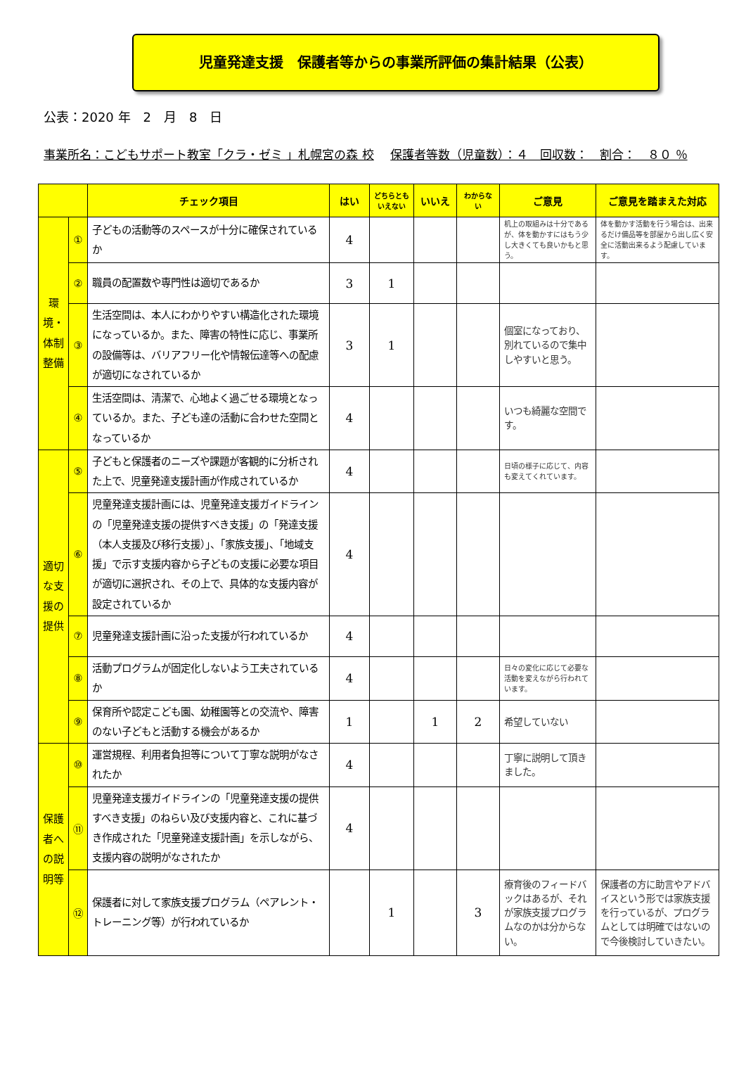児童発達支援　保護者等からの事業所評価の集計結果（公表）
公表：2020 年　2　月　8　日
事業所名：こどもサポート教室「クラ・ゼミ 」札幌宮の森 校 保護者等数（児童数）：４　回収数：　割合：　８０ ％
| | | チェック項目 | はい | どちらともいえない | いいえ | わからない | ご意見 | ご意見を踏まえた対応 |
| --- | --- | --- | --- | --- | --- | --- | --- | --- |
| 環境・体制整備 | ① | 子どもの活動等のスペースが十分に確保されているか | 4 | | | | 机上の取組みは十分であるが、体を動かすにはもう少し大きくても良いかもと思う。 | 体を動かす活動を行う場合は、出来るだけ備品等を部屋から出し広く安全に活動出来るよう配慮しています。 |
| | ② | 職員の配置数や専門性は適切であるか | 3 | 1 | | | | |
| | ③ | 生活空間は、本人にわかりやすい構造化された環境になっているか。また、障害の特性に応じ、事業所の設備等は、バリアフリー化や情報伝達等への配慮が適切になされているか | 3 | 1 | | | 個室になっており、別れているので集中しやすいと思う。 | |
| | ④ | 生活空間は、清潔で、心地よく過ごせる環境となっているか。また、子ども達の活動に合わせた空間となっているか | 4 | | | | いつも綺麗な空間です。 | |
| 適切な支援の提供 | ⑤ | 子どもと保護者のニーズや課題が客観的に分析された上で、児童発達支援計画が作成されているか | 4 | | | | 日頃の様子に応じて、内容も変えてくれています。 | |
| | ⑥ | 児童発達支援計画には、児童発達支援ガイドラインの「児童発達支援の提供すべき支援」の「発達支援（本人支援及び移行支援）」、「家族支援」、「地域支援」で示す支援内容から子どもの支援に必要な項目が適切に選択され、その上で、具体的な支援内容が設定されているか | 4 | | | | | |
| | ⑦ | 児童発達支援計画に沿った支援が行われているか | 4 | | | | | |
| | ⑧ | 活動プログラムが固定化しないよう工夫されているか | 4 | | | | 日々の変化に応じて必要な活動を変えながら行われています。 | |
| | ⑨ | 保育所や認定こども園、幼稚園等との交流や、障害のない子どもと活動する機会があるか | 1 | | 1 | 2 | 希望していない | |
| 保護者への説明等 | ⑩ | 運営規程、利用者負担等について丁寧な説明がなされたか | 4 | | | | 丁寧に説明して頂きました。 | |
| | ⑪ | 児童発達支援ガイドラインの「児童発達支援の提供すべき支援」のねらい及び支援内容と、これに基づき作成された「児童発達支援計画」を示しながら、支援内容の説明がなされたか | 4 | | | | | |
| | ⑫ | 保護者に対して家族支援プログラム（ペアレント・トレーニング等）が行われているか | | 1 | | 3 | 療育後のフィードバックはあるが、それが家族支援プログラムなのかは分からない。 | 保護者の方に助言やアドバイスという形では家族支援を行っているが、プログラムとしては明確ではないので今後検討していきたい。 |